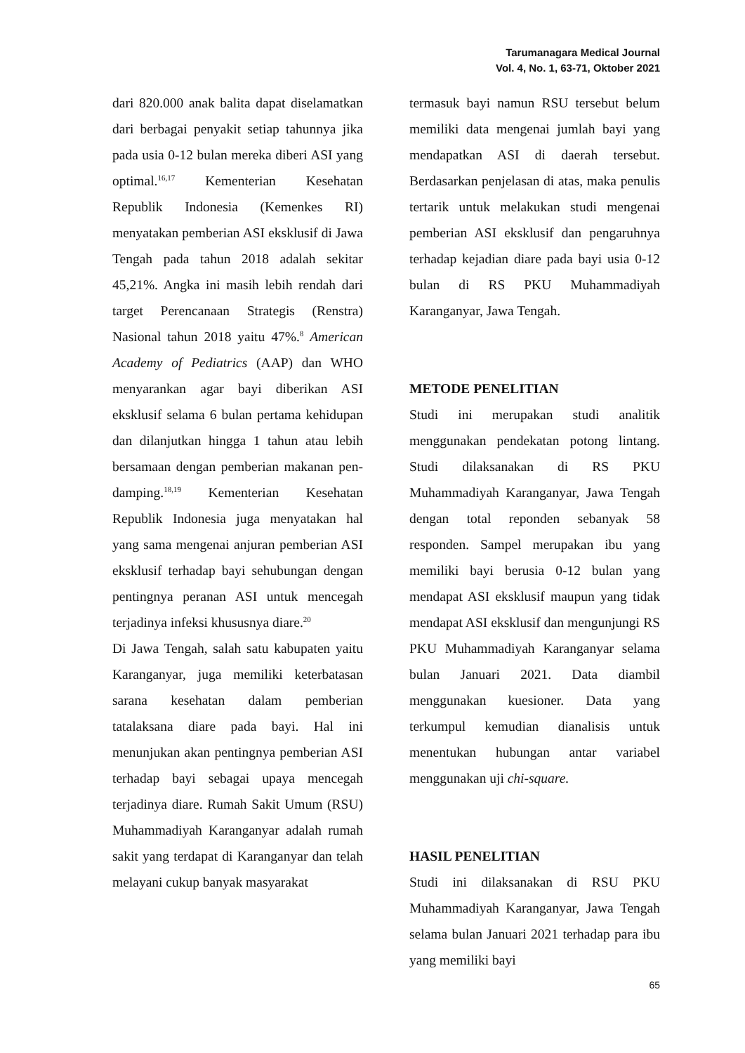Tarumanagara Medical Journal
Vol. 4, No. 1, 63-71, Oktober 2021
dari 820.000 anak balita dapat diselamatkan dari berbagai penyakit setiap tahunnya jika pada usia 0-12 bulan mereka diberi ASI yang optimal.<sup>16,17</sup> Kementerian Kesehatan Republik Indonesia (Kemenkes RI) menyatakan pemberian ASI eksklusif di Jawa Tengah pada tahun 2018 adalah sekitar 45,21%. Angka ini masih lebih rendah dari target Perencanaan Strategis (Renstra) Nasional tahun 2018 yaitu 47%.<sup>8</sup> American Academy of Pediatrics (AAP) dan WHO menyarankan agar bayi diberikan ASI eksklusif selama 6 bulan pertama kehidupan dan dilanjutkan hingga 1 tahun atau lebih bersamaan dengan pemberian makanan pen-damping.<sup>18,19</sup> Kementerian Kesehatan Republik Indonesia juga menyatakan hal yang sama mengenai anjuran pemberian ASI eksklusif terhadap bayi sehubungan dengan pentingnya peranan ASI untuk mencegah terjadinya infeksi khususnya diare.<sup>20</sup>
Di Jawa Tengah, salah satu kabupaten yaitu Karanganyar, juga memiliki keterbatasan sarana kesehatan dalam pemberian tatalaksana diare pada bayi. Hal ini menunjukan akan pentingnya pemberian ASI terhadap bayi sebagai upaya mencegah terjadinya diare. Rumah Sakit Umum (RSU) Muhammadiyah Karanganyar adalah rumah sakit yang terdapat di Karanganyar dan telah melayani cukup banyak masyarakat
termasuk bayi namun RSU tersebut belum memiliki data mengenai jumlah bayi yang mendapatkan ASI di daerah tersebut. Berdasarkan penjelasan di atas, maka penulis tertarik untuk melakukan studi mengenai pemberian ASI eksklusif dan pengaruhnya terhadap kejadian diare pada bayi usia 0-12 bulan di RS PKU Muhammadiyah Karanganyar, Jawa Tengah.
METODE PENELITIAN
Studi ini merupakan studi analitik menggunakan pendekatan potong lintang. Studi dilaksanakan di RS PKU Muhammadiyah Karanganyar, Jawa Tengah dengan total reponden sebanyak 58 responden. Sampel merupakan ibu yang memiliki bayi berusia 0-12 bulan yang mendapat ASI eksklusif maupun yang tidak mendapat ASI eksklusif dan mengunjungi RS PKU Muhammadiyah Karanganyar selama bulan Januari 2021. Data diambil menggunakan kuesioner. Data yang terkumpul kemudian dianalisis untuk menentukan hubungan antar variabel menggunakan uji chi-square.
HASIL PENELITIAN
Studi ini dilaksanakan di RSU PKU Muhammadiyah Karanganyar, Jawa Tengah selama bulan Januari 2021 terhadap para ibu yang memiliki bayi
65